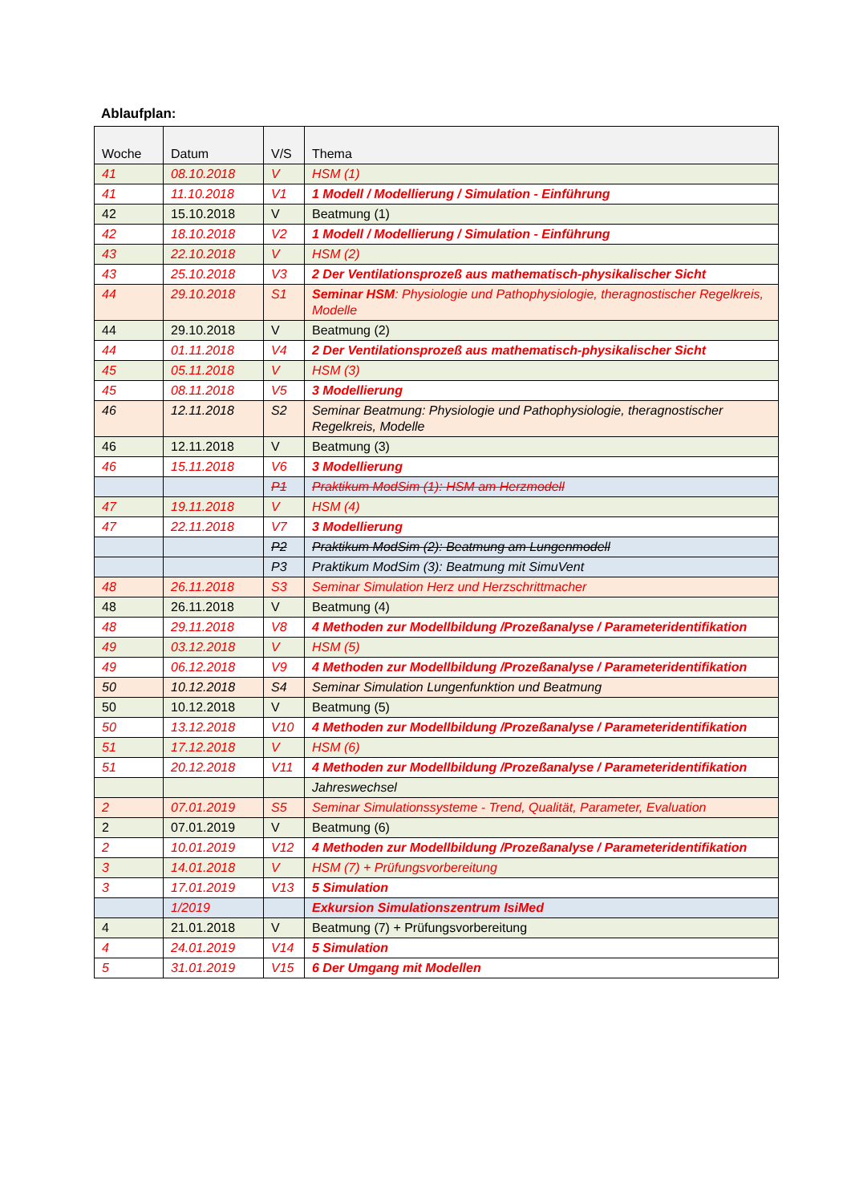Ablaufplan:
| Woche | Datum | V/S | Thema |
| --- | --- | --- | --- |
| 41 | 08.10.2018 | V | HSM (1) |
| 41 | 11.10.2018 | V1 | 1 Modell / Modellierung / Simulation - Einführung |
| 42 | 15.10.2018 | V | Beatmung (1) |
| 42 | 18.10.2018 | V2 | 1 Modell / Modellierung / Simulation - Einführung |
| 43 | 22.10.2018 | V | HSM (2) |
| 43 | 25.10.2018 | V3 | 2 Der Ventilationsprozeß aus mathematisch-physikalischer Sicht |
| 44 | 29.10.2018 | S1 | Seminar HSM : Physiologie und Pathophysiologie, theragnostischer Regelkreis, Modelle |
| 44 | 29.10.2018 | V | Beatmung (2) |
| 44 | 01.11.2018 | V4 | 2 Der Ventilationsprozeß aus mathematisch-physikalischer Sicht |
| 45 | 05.11.2018 | V | HSM (3) |
| 45 | 08.11.2018 | V5 | 3 Modellierung |
| 46 | 12.11.2018 | S2 | Seminar Beatmung: Physiologie und Pathophysiologie, theragnostischer Regelkreis, Modelle |
| 46 | 12.11.2018 | V | Beatmung (3) |
| 46 | 15.11.2018 | V6 | 3 Modellierung |
| | | P1 | Praktikum ModSim (1): HSM am Herzmodell |
| 47 | 19.11.2018 | V | HSM (4) |
| 47 | 22.11.2018 | V7 | 3 Modellierung |
| | | P2 | Praktikum ModSim (2): Beatmung am Lungenmodell |
| | | P3 | Praktikum ModSim (3): Beatmung mit SimuVent |
| 48 | 26.11.2018 | S3 | Seminar Simulation Herz und Herzschrittmacher |
| 48 | 26.11.2018 | V | Beatmung (4) |
| 48 | 29.11.2018 | V8 | 4 Methoden zur Modellbildung /Prozeßanalyse / Parameteridentifikation |
| 49 | 03.12.2018 | V | HSM (5) |
| 49 | 06.12.2018 | V9 | 4 Methoden zur Modellbildung /Prozeßanalyse / Parameteridentifikation |
| 50 | 10.12.2018 | S4 | Seminar Simulation Lungenfunktion und Beatmung |
| 50 | 10.12.2018 | V | Beatmung (5) |
| 50 | 13.12.2018 | V10 | 4 Methoden zur Modellbildung /Prozeßanalyse / Parameteridentifikation |
| 51 | 17.12.2018 | V | HSM (6) |
| 51 | 20.12.2018 | V11 | 4 Methoden zur Modellbildung /Prozeßanalyse / Parameteridentifikation |
| | | | Jahreswechsel |
| 2 | 07.01.2019 | S5 | Seminar Simulationssysteme - Trend, Qualität, Parameter, Evaluation |
| 2 | 07.01.2019 | V | Beatmung (6) |
| 2 | 10.01.2019 | V12 | 4 Methoden zur Modellbildung /Prozeßanalyse / Parameteridentifikation |
| 3 | 14.01.2018 | V | HSM (7) + Prüfungsvorbereitung |
| 3 | 17.01.2019 | V13 | 5 Simulation |
| | 1/2019 | | Exkursion Simulationszentrum IsiMed |
| 4 | 21.01.2018 | V | Beatmung (7) + Prüfungsvorbereitung |
| 4 | 24.01.2019 | V14 | 5 Simulation |
| 5 | 31.01.2019 | V15 | 6 Der Umgang mit Modellen |